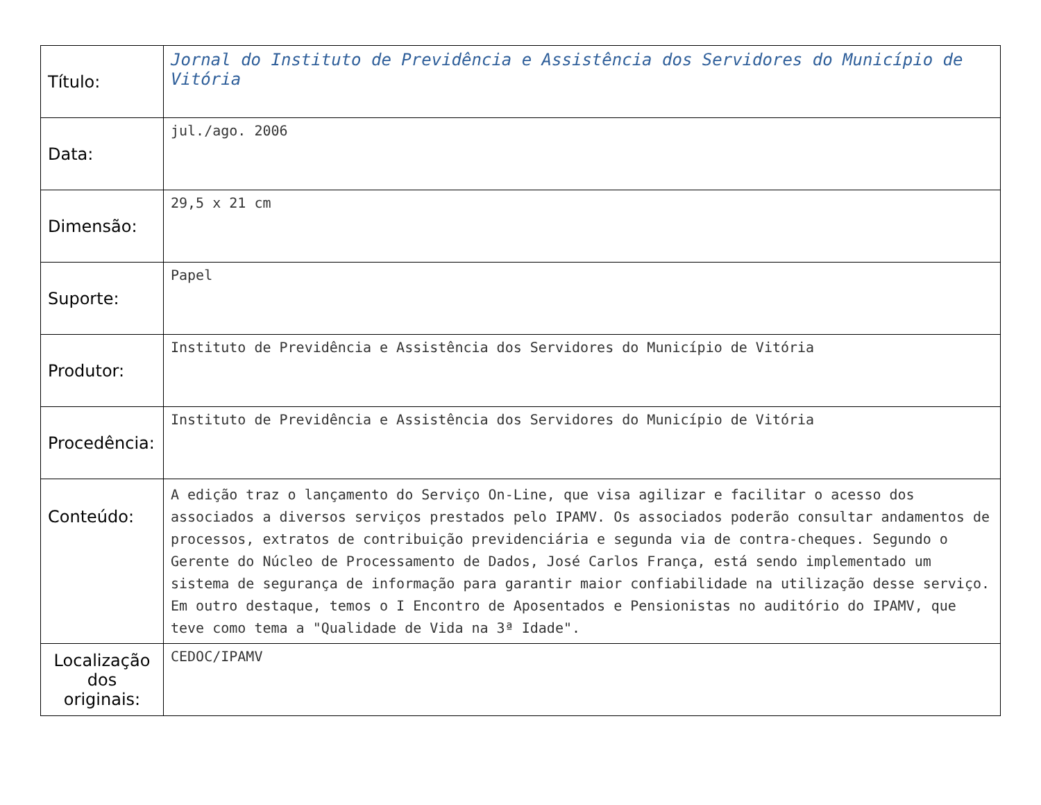| Título: | Jornal do Instituto de Previdência e Assistência dos Servidores do Município de Vitória |
| Data: | jul./ago. 2006 |
| Dimensão: | 29,5 x 21 cm |
| Suporte: | Papel |
| Produtor: | Instituto de Previdência e Assistência dos Servidores do Município de Vitória |
| Procedência: | Instituto de Previdência e Assistência dos Servidores do Município de Vitória |
| Conteúdo: | A edição traz o lançamento do Serviço On-Line, que visa agilizar e facilitar o acesso dos associados a diversos serviços prestados pelo IPAMV. Os associados poderão consultar andamentos de processos, extratos de contribuição previdenciária e segunda via de contra-cheques. Segundo o Gerente do Núcleo de Processamento de Dados, José Carlos França, está sendo implementado um sistema de segurança de informação para garantir maior confiabilidade na utilização desse serviço. Em outro destaque, temos o I Encontro de Aposentados e Pensionistas no auditório do IPAMV, que teve como tema a "Qualidade de Vida na 3ª Idade". |
| Localização dos originais: | CEDOC/IPAMV |